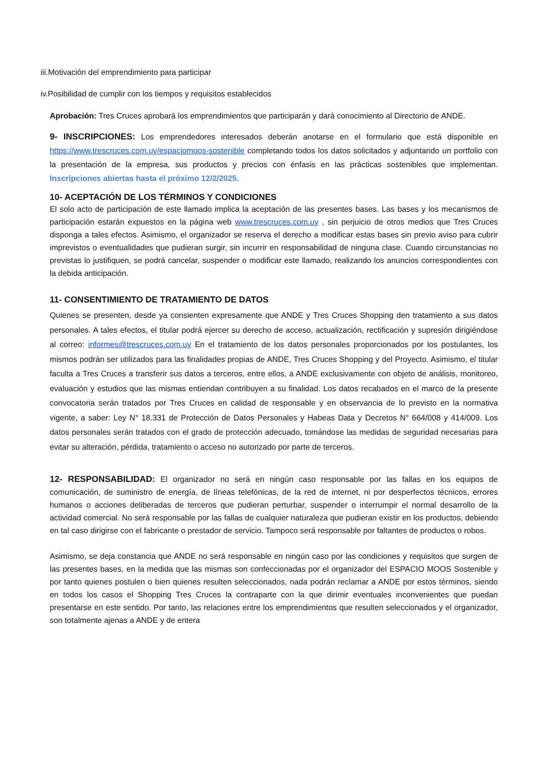iii.Motivación del emprendimiento para participar
iv.Posibilidad de cumplir con los tiempos y requisitos establecidos
Aprobación: Tres Cruces aprobará los emprendimientos que participarán y dará conocimiento al Directorio de ANDE.
9- INSCRIPCIONES: Los emprendedores interesados deberán anotarse en el formulario que está disponible en https://www.trescruces.com.uy/espaciomoos-sostenible completando todos los datos solicitados y adjuntando un portfolio con la presentación de la empresa, sus productos y precios con énfasis en las prácticas sostenibles que implementan. Inscripciones abiertas hasta el próximo 12/2/2025.
10- ACEPTACIÓN DE LOS TÉRMINOS Y CONDICIONES
El solo acto de participación de este llamado implica la aceptación de las presentes bases. Las bases y los mecanismos de participación estarán expuestos en la página web www.trescruces.com.uy , sin perjuicio de otros medios que Tres Cruces disponga a tales efectos. Asimismo, el organizador se reserva el derecho a modificar estas bases sin previo aviso para cubrir imprevistos o eventualidades que pudieran surgir, sin incurrir en responsabilidad de ninguna clase. Cuando circunstancias no previstas lo justifiquen, se podrá cancelar, suspender o modificar este llamado, realizando los anuncios correspondientes con la debida anticipación.
11- CONSENTIMIENTO DE TRATAMIENTO DE DATOS
Quienes se presenten, desde ya consienten expresamente que ANDE y Tres Cruces Shopping den tratamiento a sus datos personales. A tales efectos, el titular podrá ejercer su derecho de acceso, actualización, rectificación y supresión dirigiéndose al correo: informes@trescruces.com.uy En el tratamiento de los datos personales proporcionados por los postulantes, los mismos podrán ser utilizados para las finalidades propias de ANDE, Tres Cruces Shopping y del Proyecto. Asimismo, el titular faculta a Tres Cruces a transferir sus datos a terceros, entre ellos, a ANDE exclusivamente con objeto de análisis, monitoreo, evaluación y estudios que las mismas entiendan contribuyen a su finalidad. Los datos recabados en el marco de la presente convocatoria serán tratados por Tres Cruces en calidad de responsable y en observancia de lo previsto en la normativa vigente, a saber: Ley N° 18.331 de Protección de Datos Personales y Habeas Data y Decretos N° 664/008 y 414/009. Los datos personales serán tratados con el grado de protección adecuado, tomándose las medidas de seguridad necesarias para evitar su alteración, pérdida, tratamiento o acceso no autorizado por parte de terceros.
12- RESPONSABILIDAD: El organizador no será en ningún caso responsable por las fallas en los equipos de comunicación, de suministro de energía, de líneas telefónicas, de la red de internet, ni por desperfectos técnicos, errores humanos o acciones deliberadas de terceros que pudieran perturbar, suspender o interrumpir el normal desarrollo de la actividad comercial. No será responsable por las fallas de cualquier naturaleza que pudieran existir en los productos, debiendo en tal caso dirigirse con el fabricante o prestador de servicio. Tampoco será responsable por faltantes de productos o robos.
Asimismo, se deja constancia que ANDE no será responsable en ningún caso por las condiciones y requisitos que surgen de las presentes bases, en la medida que las mismas son confeccionadas por el organizador del ESPACIO MOOS Sostenible y por tanto quienes postulen o bien quienes resulten seleccionados, nada podrán reclamar a ANDE por estos términos, siendo en todos los casos el Shopping Tres Cruces la contraparte con la que dirimir eventuales inconvenientes que puedan presentarse en este sentido. Por tanto, las relaciones entre los emprendimientos que resulten seleccionados y el organizador, son totalmente ajenas a ANDE y de entera